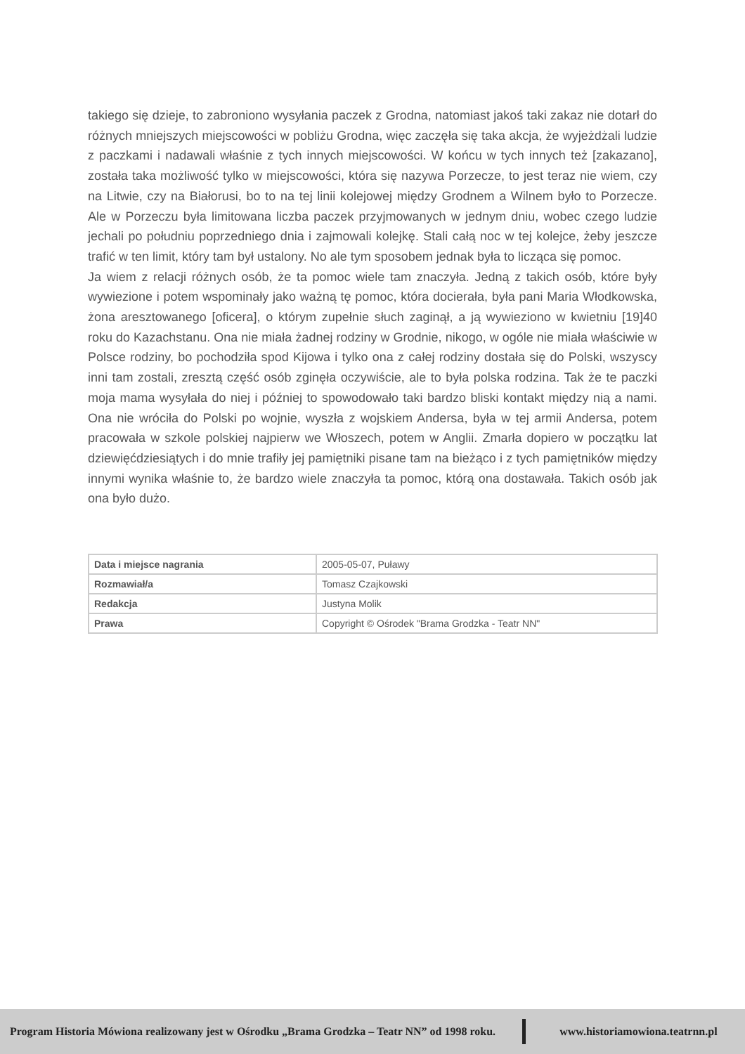takiego się dzieje, to zabroniono wysyłania paczek z Grodna, natomiast jakoś taki zakaz nie dotarł do różnych mniejszych miejscowości w pobliżu Grodna, więc zaczęła się taka akcja, że wyjeżdżali ludzie z paczkami i nadawali właśnie z tych innych miejscowości. W końcu w tych innych też [zakazano], została taka możliwość tylko w miejscowości, która się nazywa Porzecze, to jest teraz nie wiem, czy na Litwie, czy na Białorusi, bo to na tej linii kolejowej między Grodnem a Wilnem było to Porzecze. Ale w Porzeczu była limitowana liczba paczek przyjmowanych w jednym dniu, wobec czego ludzie jechali po południu poprzedniego dnia i zajmowali kolejkę. Stali całą noc w tej kolejce, żeby jeszcze trafić w ten limit, który tam był ustalony. No ale tym sposobem jednak była to licząca się pomoc.
Ja wiem z relacji różnych osób, że ta pomoc wiele tam znaczyła. Jedną z takich osób, które były wywiezione i potem wspominały jako ważną tę pomoc, która docierała, była pani Maria Włodkowska, żona aresztowanego [oficera], o którym zupełnie słuch zaginął, a ją wywieziono w kwietniu [19]40 roku do Kazachstanu. Ona nie miała żadnej rodziny w Grodnie, nikogo, w ogóle nie miała właściwie w Polsce rodziny, bo pochodziła spod Kijowa i tylko ona z całej rodziny dostała się do Polski, wszyscy inni tam zostali, zresztą część osób zginęła oczywiście, ale to była polska rodzina. Tak że te paczki moja mama wysyłała do niej i później to spowodowało taki bardzo bliski kontakt między nią a nami. Ona nie wróciła do Polski po wojnie, wyszła z wojskiem Andersa, była w tej armii Andersa, potem pracowała w szkole polskiej najpierw we Włoszech, potem w Anglii. Zmarła dopiero w początku lat dziewięćdziesiątych i do mnie trafiły jej pamiętniki pisane tam na bieżąco i z tych pamiętników między innymi wynika właśnie to, że bardzo wiele znaczyła ta pomoc, którą ona dostawała. Takich osób jak ona było dużo.
| Data i miejsce nagrania | 2005-05-07, Puławy |
| Rozmawiał/a | Tomasz Czajkowski |
| Redakcja | Justyna Molik |
| Prawa | Copyright © Ośrodek "Brama Grodzka - Teatr NN" |
Program Historia Mówiona realizowany jest w Ośrodku „Brama Grodzka – Teatr NN” od 1998 roku. www.historiamowiona.teatrnn.pl